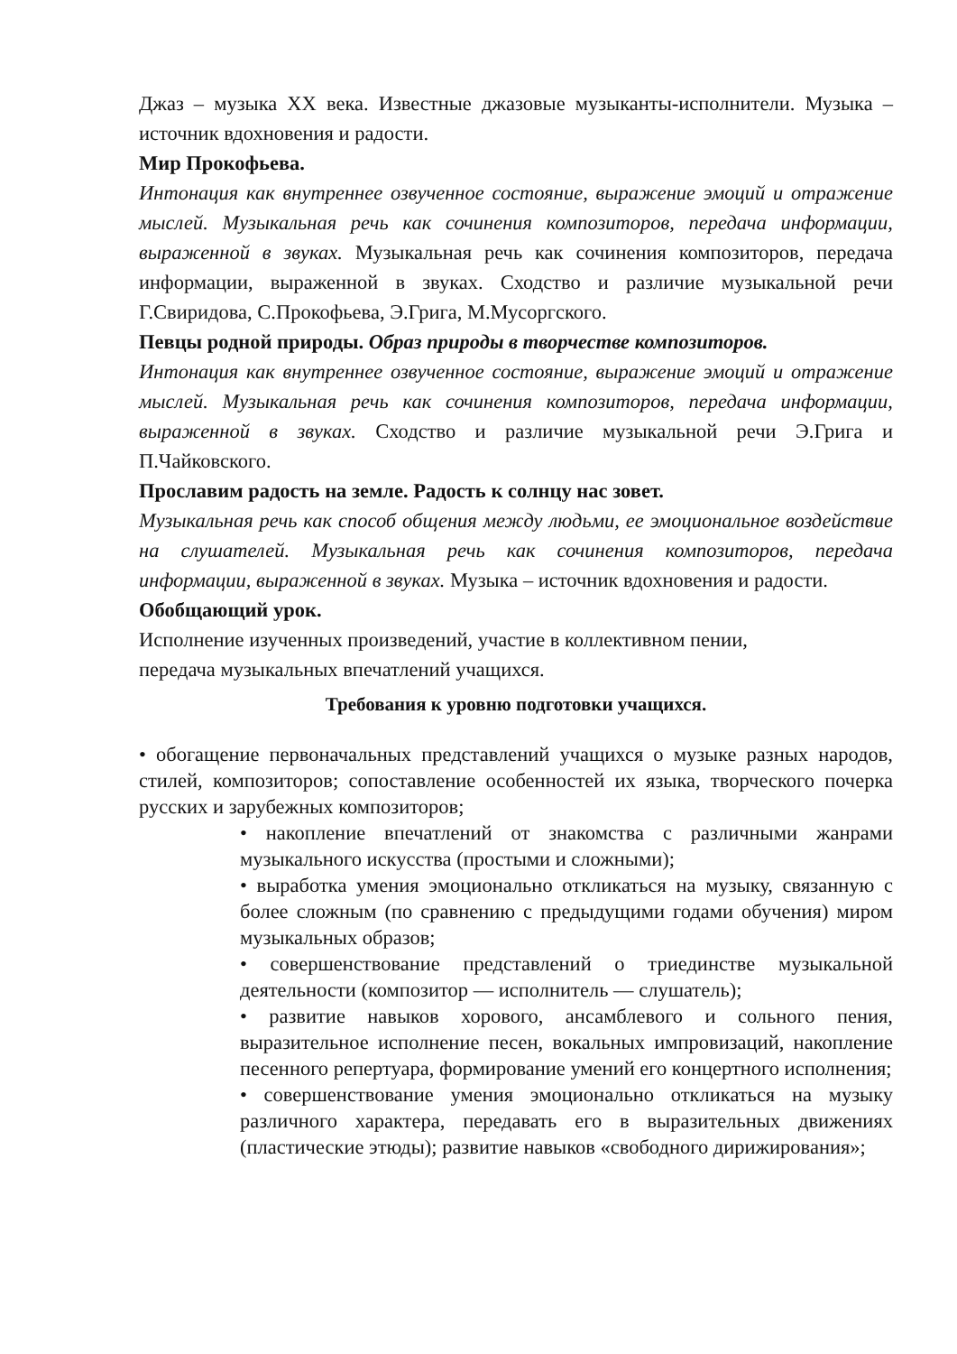Джаз – музыка XX века. Известные джазовые музыканты-исполнители. Музыка – источник вдохновения и радости.
Мир Прокофьева.
Интонация как внутреннее озвученное состояние, выражение эмоций и отражение мыслей. Музыкальная речь как сочинения композиторов, передача информации, выраженной в звуках. Музыкальная речь как сочинения композиторов, передача информации, выраженной в звуках. Сходство и различие музыкальной речи Г.Свиридова, С.Прокофьева, Э.Грига, М.Мусоргского.
Певцы родной природы. Образ природы в творчестве композиторов.
Интонация как внутреннее озвученное состояние, выражение эмоций и отражение мыслей. Музыкальная речь как сочинения композиторов, передача информации, выраженной в звуках. Сходство и различие музыкальной речи Э.Грига и П.Чайковского.
Прославим радость на земле. Радость к солнцу нас зовет.
Музыкальная речь как способ общения между людьми, ее эмоциональное воздействие на слушателей. Музыкальная речь как сочинения композиторов, передача информации, выраженной в звуках. Музыка – источник вдохновения и радости.
Обобщающий урок.
Исполнение изученных произведений, участие в коллективном пении,
передача музыкальных впечатлений учащихся.
Требования к уровню подготовки учащихся.
• обогащение первоначальных представлений учащихся о музыке разных народов, стилей, композиторов; сопоставление особенностей их языка, творческого почерка русских и зарубежных композиторов;
• накопление впечатлений от знакомства с различными жанрами музыкального искусства (простыми и сложными);
• выработка умения эмоционально откликаться на музыку, связанную с более сложным (по сравнению с предыдущими годами обучения) миром музыкальных образов;
• совершенствование представлений о триединстве музыкальной деятельности (композитор — исполнитель — слушатель);
• развитие навыков хорового, ансамблевого и сольного пения, выразительное исполнение песен, вокальных импровизаций, накопление песенного репертуара, формирование умений его концертного исполнения;
• совершенствование умения эмоционально откликаться на музыку различного характера, передавать его в выразительных движениях (пластические этюды); развитие навыков «свободного дирижирования»;